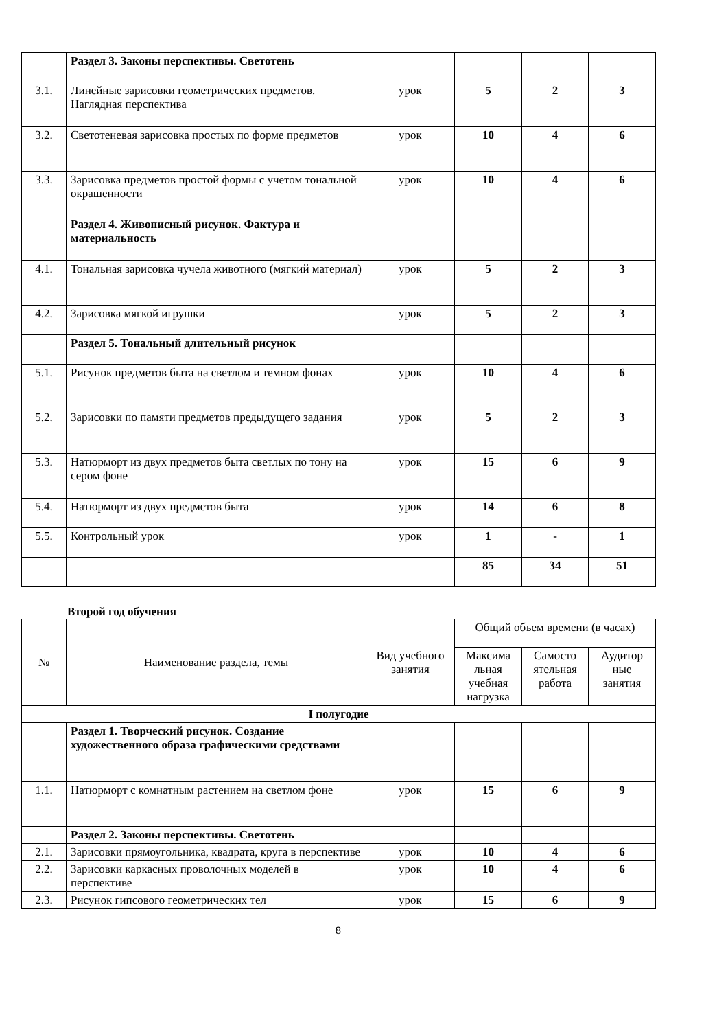| | Раздел 3. Законы перспективы. Светотень | | | | |
| 3.1. | Линейные зарисовки геометрических предметов. Наглядная перспектива | урок | 5 | 2 | 3 |
| 3.2. | Светотеневая зарисовка простых по форме предметов | урок | 10 | 4 | 6 |
| 3.3. | Зарисовка предметов простой формы с учетом тональной окрашенности | урок | 10 | 4 | 6 |
| | Раздел 4. Живописный рисунок. Фактура и материальность | | | | |
| 4.1. | Тональная зарисовка чучела животного (мягкий материал) | урок | 5 | 2 | 3 |
| 4.2. | Зарисовка мягкой игрушки | урок | 5 | 2 | 3 |
| | Раздел 5. Тональный длительный рисунок | | | | |
| 5.1. | Рисунок предметов быта на светлом и темном фонах | урок | 10 | 4 | 6 |
| 5.2. | Зарисовки по памяти предметов предыдущего задания | урок | 5 | 2 | 3 |
| 5.3. | Натюрморт из двух предметов быта светлых по тону на сером фоне | урок | 15 | 6 | 9 |
| 5.4. | Натюрморт из двух предметов быта | урок | 14 | 6 | 8 |
| 5.5. | Контрольный урок | урок | 1 | - | 1 |
| | | | 85 | 34 | 51 |
Второй год обучения
| № | Наименование раздела, темы | Вид учебного занятия | Общий объем времени (в часах) | | |
| | | | Максима льная учебная нагрузка | Самосто ятельная работа | Аудитор ные занятия |
| I полугодие | | | | | |
| | Раздел 1. Творческий рисунок. Создание художественного образа графическими средствами | | | | |
| 1.1. | Натюрморт с комнатным растением на светлом фоне | урок | 15 | 6 | 9 |
| | Раздел 2. Законы перспективы. Светотень | | | | |
| 2.1. | Зарисовки прямоугольника, квадрата, круга в перспективе | урок | 10 | 4 | 6 |
| 2.2. | Зарисовки каркасных проволочных моделей в перспективе | урок | 10 | 4 | 6 |
| 2.3. | Рисунок гипсового геометрических тел | урок | 15 | 6 | 9 |
8